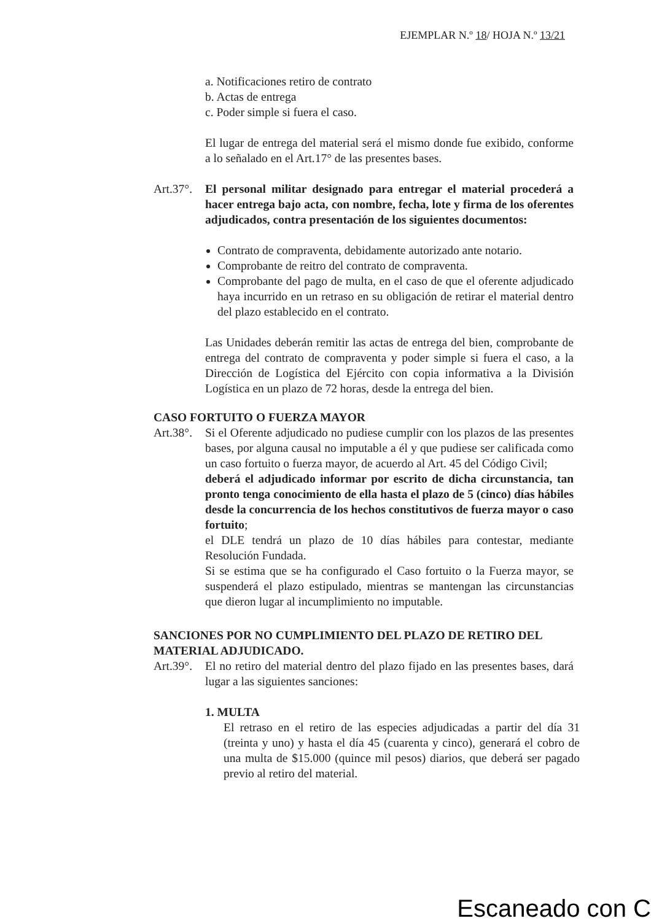EJEMPLAR N.º 18/ HOJA N.º 13/21
a. Notificaciones retiro de contrato
b. Actas de entrega
c. Poder simple si fuera el caso.
El lugar de entrega del material será el mismo donde fue exibido, conforme a lo señalado en el Art.17° de las presentes bases.
Art.37°.
El personal militar designado para entregar el material procederá a hacer entrega bajo acta, con nombre, fecha, lote y firma de los oferentes adjudicados, contra presentación de los siguientes documentos:
Contrato de compraventa, debidamente autorizado ante notario.
Comprobante de reitro del contrato de compraventa.
Comprobante del pago de multa, en el caso de que el oferente adjudicado haya incurrido en un retraso en su obligación de retirar el material dentro del plazo establecido en el contrato.
Las Unidades deberán remitir las actas de entrega del bien, comprobante de entrega del contrato de compraventa y poder simple si fuera el caso, a la Dirección de Logística del Ejército con copia informativa a la División Logística en un plazo de 72 horas, desde la entrega del bien.
CASO FORTUITO O FUERZA MAYOR
Art.38°.
Si el Oferente adjudicado no pudiese cumplir con los plazos de las presentes bases, por alguna causal no imputable a él y que pudiese ser calificada como un caso fortuito o fuerza mayor, de acuerdo al Art. 45 del Código Civil;
deberá el adjudicado informar por escrito de dicha circunstancia, tan pronto tenga conocimiento de ella hasta el plazo de 5 (cinco) días hábiles desde la concurrencia de los hechos constitutivos de fuerza mayor o caso fortuito;
el DLE tendrá un plazo de 10 días hábiles para contestar, mediante Resolución Fundada.
Si se estima que se ha configurado el Caso fortuito o la Fuerza mayor, se suspenderá el plazo estipulado, mientras se mantengan las circunstancias que dieron lugar al incumplimiento no imputable.
SANCIONES POR NO CUMPLIMIENTO DEL PLAZO DE RETIRO DEL MATERIAL ADJUDICADO.
Art.39°.
El no retiro del material dentro del plazo fijado en las presentes bases, dará lugar a las siguientes sanciones:
1. MULTA
El retraso en el retiro de las especies adjudicadas a partir del día 31 (treinta y uno) y hasta el día 45 (cuarenta y cinco), generará el cobro de una multa de $15.000 (quince mil pesos) diarios, que deberá ser pagado previo al retiro del material.
Escaneado con C